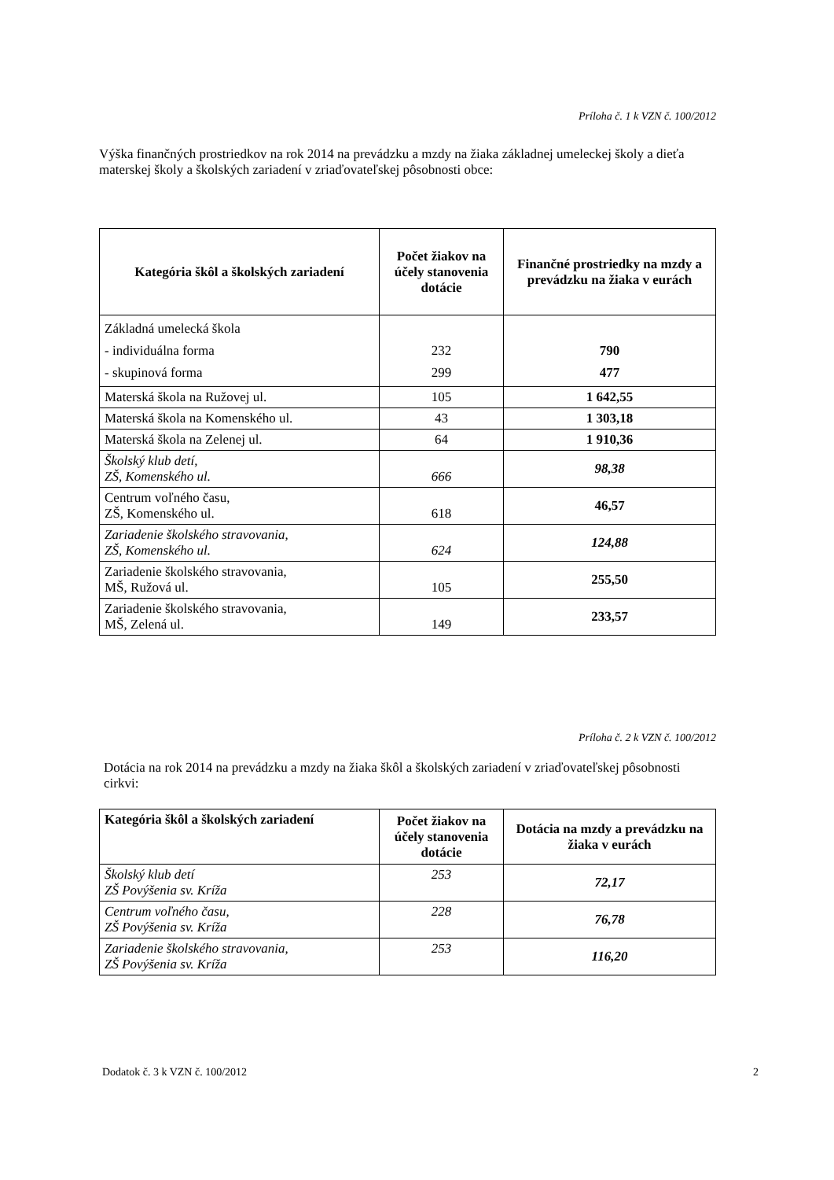Príloha č. 1 k VZN č. 100/2012
Výška finančných prostriedkov na rok 2014 na prevádzku a mzdy na žiaka základnej umeleckej školy a dieťa materskej školy a školských zariadení v zriaďovateľskej pôsobnosti obce:
| Kategória škôl a školských zariadení | Počet žiakov na účely stanovenia dotácie | Finančné prostriedky na mzdy a prevádzku na žiaka v eurách |
| --- | --- | --- |
| Základná umelecká škola - individuálna forma - skupinová forma | 232 299 | 790 477 |
| Materská škola na Ružovej ul. | 105 | 1 642,55 |
| Materská škola na Komenského ul. | 43 | 1 303,18 |
| Materská škola na Zelenej ul. | 64 | 1 910,36 |
| Školský klub detí, ZŠ, Komenského ul. | 666 | 98,38 |
| Centrum voľného času, ZŠ, Komenského ul. | 618 | 46,57 |
| Zariadenie školského stravovania, ZŠ, Komenského ul. | 624 | 124,88 |
| Zariadenie školského stravovania, MŠ, Ružová ul. | 105 | 255,50 |
| Zariadenie školského stravovania, MŠ, Zelená ul. | 149 | 233,57 |
Príloha č. 2 k VZN č. 100/2012
Dotácia na rok 2014 na prevádzku a mzdy na žiaka škôl a školských zariadení v zriaďovateľskej pôsobnosti cirkvi:
| Kategória škôl a školských zariadení | Počet žiakov na účely stanovenia dotácie | Dotácia na mzdy a prevádzku na žiaka v eurách |
| --- | --- | --- |
| Školský klub detí ZŠ Povýšenia sv. Kríža | 253 | 72,17 |
| Centrum voľného času, ZŠ Povýšenia sv. Kríža | 228 | 76,78 |
| Zariadenie školského stravovania, ZŠ Povýšenia sv. Kríža | 253 | 116,20 |
Dodatok č. 3 k VZN č. 100/2012 2